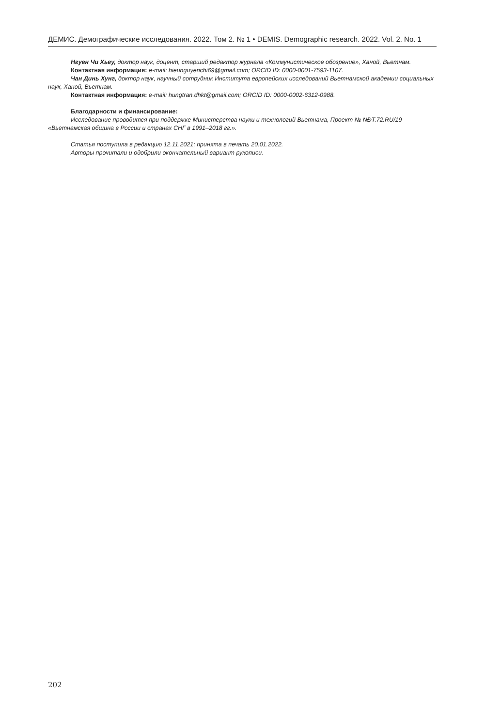ДЕМИС. Демографические исследования. 2022. Том 2. № 1 • DEMIS. Demographic research. 2022. Vol. 2. No. 1
Нгуен Чи Хьеу, доктор наук, доцент, старший редактор журнала «Коммунистическое обозрение», Ханой, Вьетнам.
Контактная информация: e-mail: hieunguyenchi69@gmail.com; ORCID ID: 0000-0001-7593-1107.
Чан Динь Хунг, доктор наук, научный сотрудник Института европейских исследований Вьетнамской академии социальных наук, Ханой, Вьетнам.
Контактная информация: e-mail: hungtran.dhkt@gmail.com; ORCID ID: 0000-0002-6312-0988.
Благодарности и финансирование:
Исследование проводится при поддержке Министерства науки и технологий Вьетнама, Проект № NĐT.72.RU/19 «Вьетнамская община в России и странах СНГ в 1991–2018 гг.».
Статья поступила в редакцию 12.11.2021; принята в печать 20.01.2022.
Авторы прочитали и одобрили окончательный вариант рукописи.
202